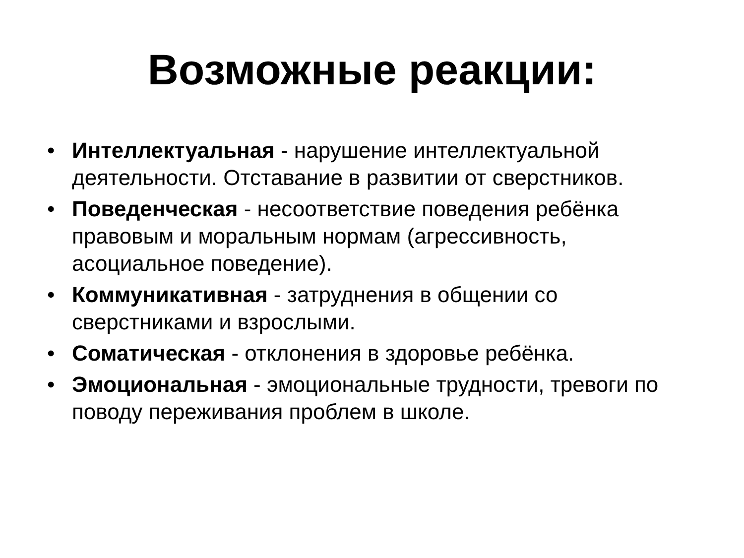Возможные реакции:
• Интеллектуальная - нарушение интеллектуальной деятельности. Отставание в развитии от сверстников.
• Поведенческая - несоответствие поведения ребёнка правовым и моральным нормам (агрессивность, асоциальное поведение).
• Коммуникативная - затруднения в общении со сверстниками и взрослыми.
• Соматическая - отклонения в здоровье ребёнка.
• Эмоциональная - эмоциональные трудности, тревоги по поводу переживания проблем в школе.